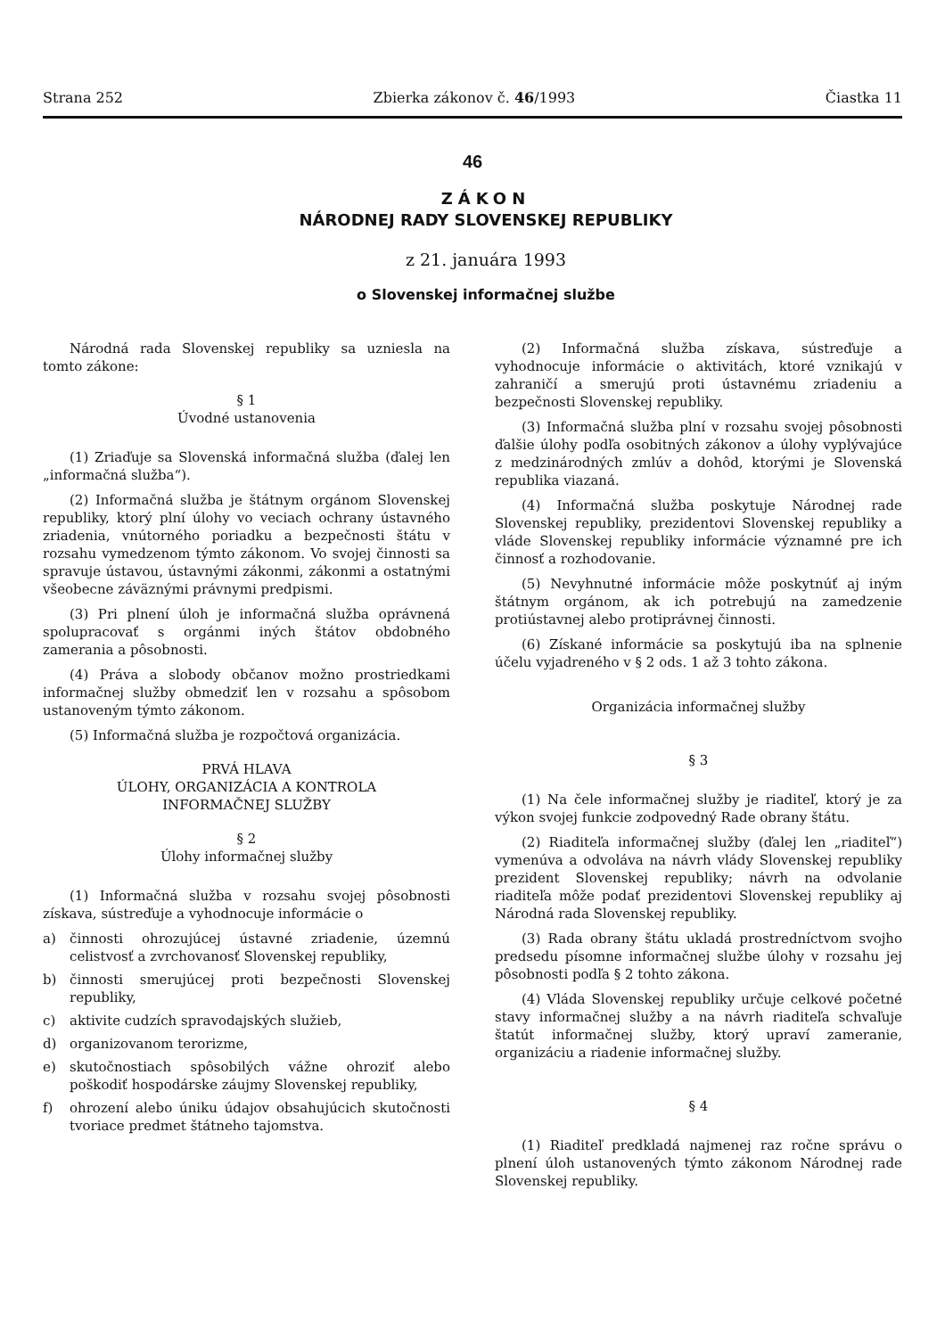Strana 252 Zbierka zákonov č. 46/1993 Čiastka 11
46
ZÁKON
NÁRODNEJ RADY SLOVENSKEJ REPUBLIKY
z 21. januára 1993
o Slovenskej informačnej službe
Národná rada Slovenskej republiky sa uzniesla na tomto zákone:
§ 1
Úvodné ustanovenia
(1) Zriaďuje sa Slovenská informačná služba (ďalej len „informačná služba“).
(2) Informačná služba je štátnym orgánom Slovenskej republiky, ktorý plní úlohy vo veciach ochrany ústavného zriadenia, vnútorného poriadku a bezpečnosti štátu v rozsahu vymedzenom týmto zákonom. Vo svojej činnosti sa spravuje ústavou, ústavnými zákonmi, zákonmi a ostatnými všeobecne záväznými právnymi predpismi.
(3) Pri plnení úloh je informačná služba oprávnená spolupracovať s orgánmi iných štátov obdobného zamerania a pôsobnosti.
(4) Práva a slobody občanov možno prostriedkami informačnej služby obmedziť len v rozsahu a spôsobom ustanoveným týmto zákonom.
(5) Informačná služba je rozpočtová organizácia.
PRVÁ HLAVA
ÚLOHY, ORGANIZÁCIA A KONTROLA
INFORMAČNEJ SLUŽBY
§ 2
Úlohy informačnej služby
(1) Informačná služba v rozsahu svojej pôsobnosti získava, sústreďuje a vyhodnocuje informácie o
a) činnosti ohrozujúcej ústavné zriadenie, územnú celistvosť a zvrchovanosť Slovenskej republiky,
b) činnosti smerujúcej proti bezpečnosti Slovenskej republiky,
c) aktivite cudzích spravodajských služieb,
d) organizovanom terorizme,
e) skutočnostiach spôsobilých vážne ohroziť alebo poškodiť hospodárske záujmy Slovenskej republiky,
f) ohrození alebo úniku údajov obsahujúcich skutočnosti tvoriace predmet štátneho tajomstva.
(2) Informačná služba získava, sústreďuje a vyhodnocuje informácie o aktivitách, ktoré vznikajú v zahraničí a smerujú proti ústavnému zriadeniu a bezpečnosti Slovenskej republiky.
(3) Informačná služba plní v rozsahu svojej pôsobnosti ďalšie úlohy podľa osobitných zákonov a úlohy vyplývajúce z medzinárodných zmlúv a dohôd, ktorými je Slovenská republika viazaná.
(4) Informačná služba poskytuje Národnej rade Slovenskej republiky, prezidentovi Slovenskej republiky a vláde Slovenskej republiky informácie významné pre ich činnosť a rozhodovanie.
(5) Nevyhnutné informácie môže poskytnúť aj iným štátnym orgánom, ak ich potrebujú na zamedzenie protiústavnej alebo protiprávnej činnosti.
(6) Získané informácie sa poskytujú iba na splnenie účelu vyjadreného v § 2 ods. 1 až 3 tohto zákona.
Organizácia informačnej služby
§ 3
(1) Na čele informačnej služby je riaditeľ, ktorý je za výkon svojej funkcie zodpovedný Rade obrany štátu.
(2) Riaditeľa informačnej služby (ďalej len „riaditeľ“) vymenúva a odvoláva na návrh vlády Slovenskej republiky prezident Slovenskej republiky; návrh na odvolanie riaditeľa môže podať prezidentovi Slovenskej republiky aj Národná rada Slovenskej republiky.
(3) Rada obrany štátu ukladá prostredníctvom svojho predsedu písomne informačnej službe úlohy v rozsahu jej pôsobnosti podľa § 2 tohto zákona.
(4) Vláda Slovenskej republiky určuje celkové početné stavy informačnej služby a na návrh riaditeľa schvaľuje štatút informačnej služby, ktorý upraví zameranie, organizáciu a riadenie informačnej služby.
§ 4
(1) Riaditeľ predkladá najmenej raz ročne správu o plnení úloh ustanovených týmto zákonom Národnej rade Slovenskej republiky.